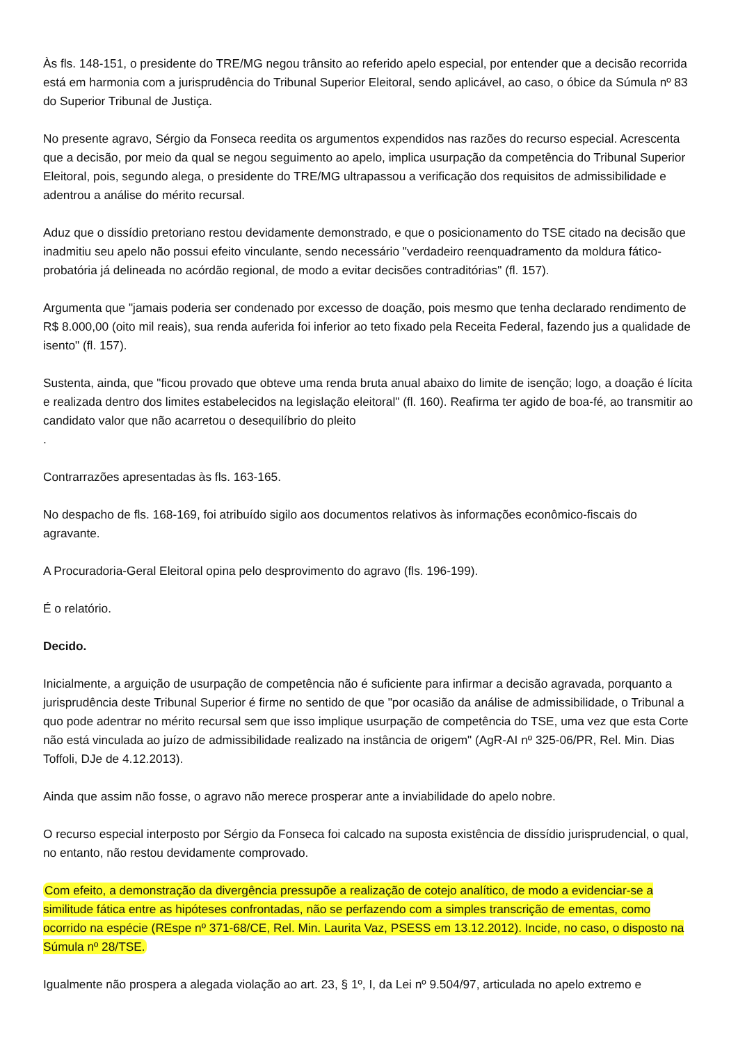Às fls. 148-151, o presidente do TRE/MG negou trânsito ao referido apelo especial, por entender que a decisão recorrida está em harmonia com a jurisprudência do Tribunal Superior Eleitoral, sendo aplicável, ao caso, o óbice da Súmula nº 83 do Superior Tribunal de Justiça.
No presente agravo, Sérgio da Fonseca reedita os argumentos expendidos nas razões do recurso especial. Acrescenta que a decisão, por meio da qual se negou seguimento ao apelo, implica usurpação da competência do Tribunal Superior Eleitoral, pois, segundo alega, o presidente do TRE/MG ultrapassou a verificação dos requisitos de admissibilidade e adentrou a análise do mérito recursal.
Aduz que o dissídio pretoriano restou devidamente demonstrado, e que o posicionamento do TSE citado na decisão que inadmitiu seu apelo não possui efeito vinculante, sendo necessário "verdadeiro reenquadramento da moldura fático-probatória já delineada no acórdão regional, de modo a evitar decisões contraditórias" (fl. 157).
Argumenta que "jamais poderia ser condenado por excesso de doação, pois mesmo que tenha declarado rendimento de R$ 8.000,00 (oito mil reais), sua renda auferida foi inferior ao teto fixado pela Receita Federal, fazendo jus a qualidade de isento" (fl. 157).
Sustenta, ainda, que "ficou provado que obteve uma renda bruta anual abaixo do limite de isenção; logo, a doação é lícita e realizada dentro dos limites estabelecidos na legislação eleitoral" (fl. 160). Reafirma ter agido de boa-fé, ao transmitir ao candidato valor que não acarretou o desequilíbrio do pleito
.
Contrarrazões apresentadas às fls. 163-165.
No despacho de fls. 168-169, foi atribuído sigilo aos documentos relativos às informações econômico-fiscais do agravante.
A Procuradoria-Geral Eleitoral opina pelo desprovimento do agravo (fls. 196-199).
É o relatório.
Decido.
Inicialmente, a arguição de usurpação de competência não é suficiente para infirmar a decisão agravada, porquanto a jurisprudência deste Tribunal Superior é firme no sentido de que "por ocasião da análise de admissibilidade, o Tribunal a quo pode adentrar no mérito recursal sem que isso implique usurpação de competência do TSE, uma vez que esta Corte não está vinculada ao juízo de admissibilidade realizado na instância de origem" (AgR-AI nº 325-06/PR, Rel. Min. Dias Toffoli, DJe de 4.12.2013).
Ainda que assim não fosse, o agravo não merece prosperar ante a inviabilidade do apelo nobre.
O recurso especial interposto por Sérgio da Fonseca foi calcado na suposta existência de dissídio jurisprudencial, o qual, no entanto, não restou devidamente comprovado.
Com efeito, a demonstração da divergência pressupõe a realização de cotejo analítico, de modo a evidenciar-se a similitude fática entre as hipóteses confrontadas, não se perfazendo com a simples transcrição de ementas, como ocorrido na espécie (REspe nº 371-68/CE, Rel. Min. Laurita Vaz, PSESS em 13.12.2012). Incide, no caso, o disposto na Súmula nº 28/TSE.
Igualmente não prospera a alegada violação ao art. 23, § 1º, I, da Lei nº 9.504/97, articulada no apelo extremo e